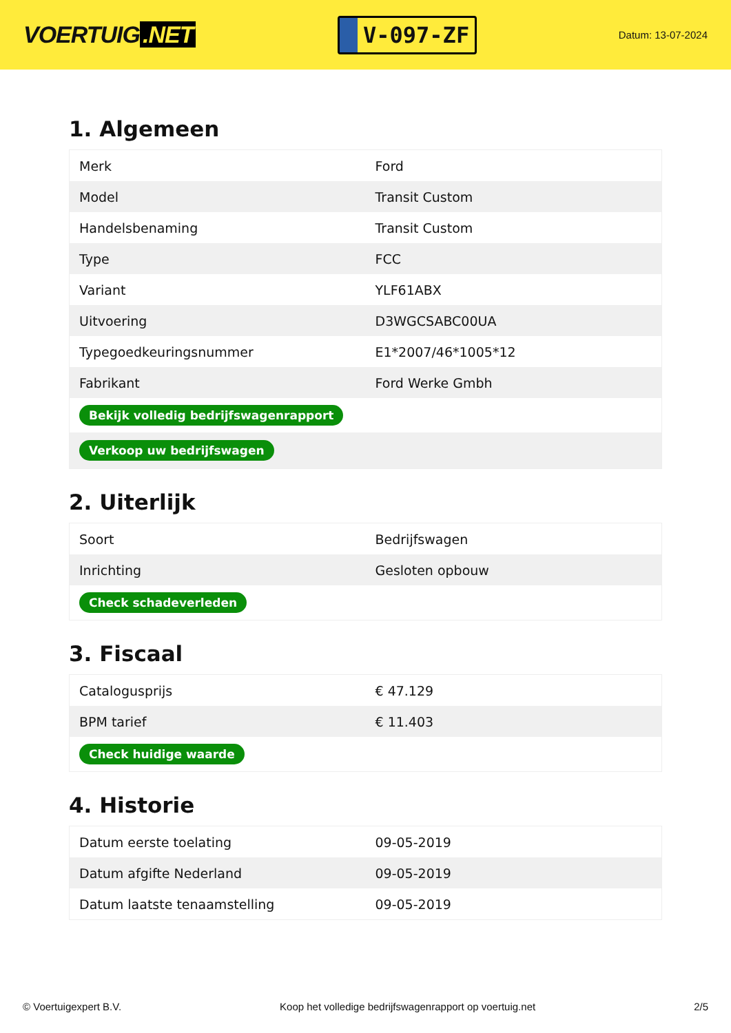VOERTUIG.NET
V-097-ZF
Datum: 13-07-2024
1. Algemeen
| Merk | Ford |
| Model | Transit Custom |
| Handelsbenaming | Transit Custom |
| Type | FCC |
| Variant | YLF61ABX |
| Uitvoering | D3WGCSABC00UA |
| Typegoedkeuringsnummer | E1*2007/46*1005*12 |
| Fabrikant | Ford Werke Gmbh |
| Bekijk volledig bedrijfswagenrapport | |
| Verkoop uw bedrijfswagen | |
2. Uiterlijk
| Soort | Bedrijfswagen |
| Inrichting | Gesloten opbouw |
| Check schadeverleden | |
3. Fiscaal
| Catalogusprijs | € 47.129 |
| BPM tarief | € 11.403 |
| Check huidige waarde | |
4. Historie
| Datum eerste toelating | 09-05-2019 |
| Datum afgifte Nederland | 09-05-2019 |
| Datum laatste tenaamstelling | 09-05-2019 |
© Voertuigexpert B.V. Koop het volledige bedrijfswagenrapport op voertuig.net 2/5